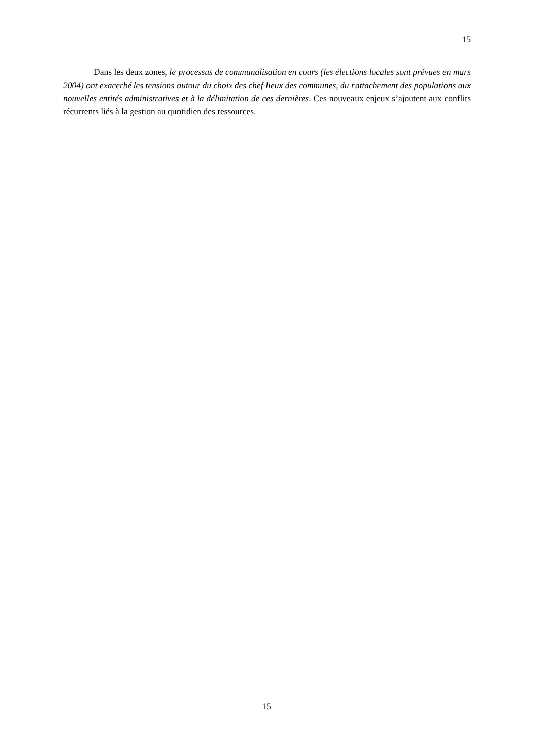15
Dans les deux zones, le processus de communalisation en cours (les élections locales sont prévues en mars 2004) ont exacerbé les tensions autour du choix des chef lieux des communes, du rattachement des populations aux nouvelles entités administratives et à la délimitation de ces dernières. Ces nouveaux enjeux s’ajoutent aux conflits récurrents liés à la gestion au quotidien des ressources.
15